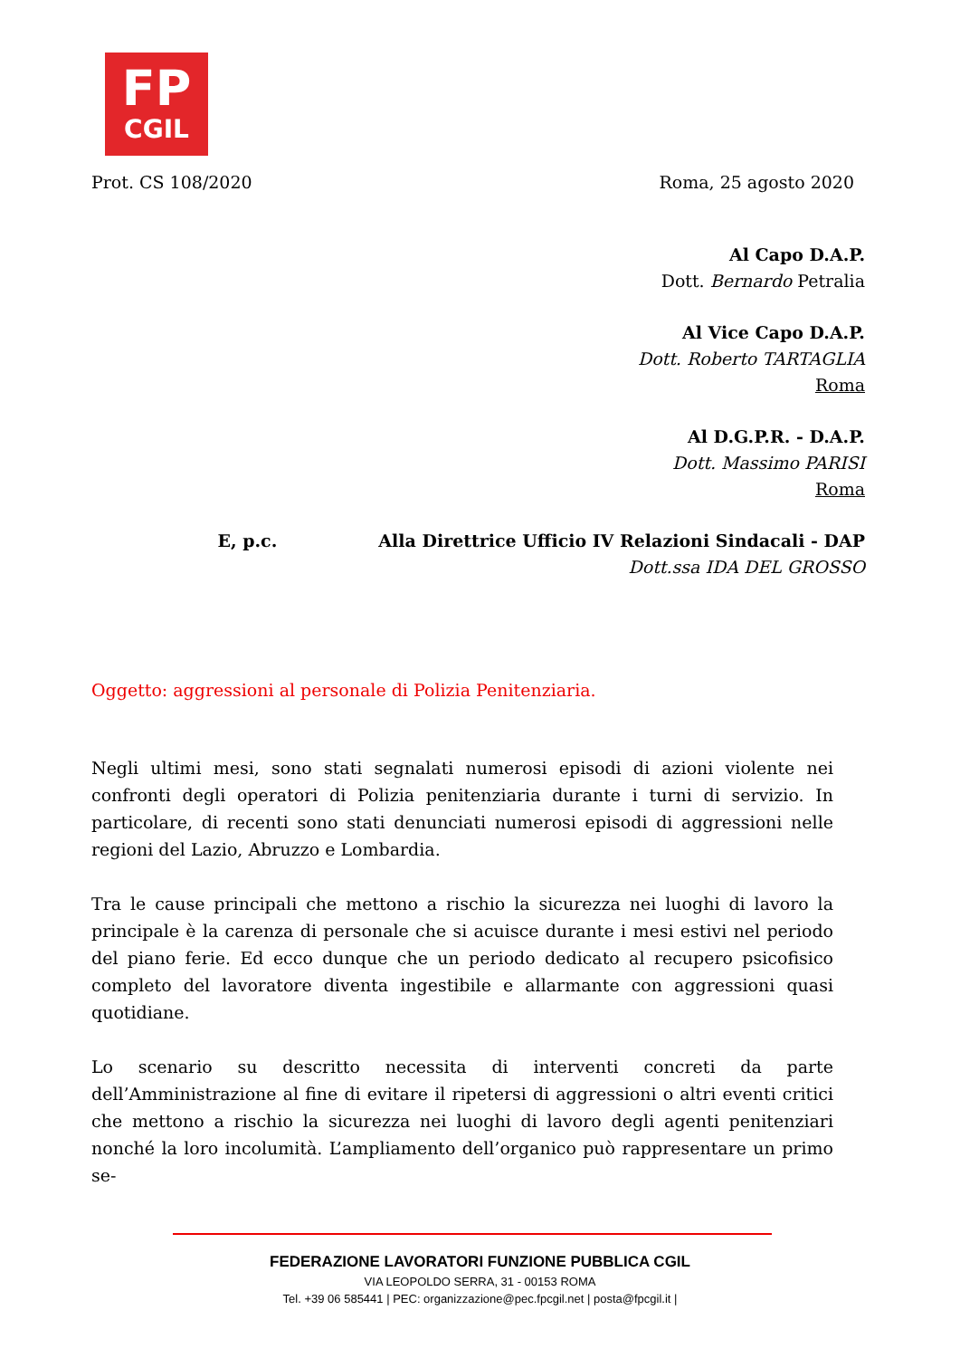FP
CGIL
Prot. CS 108/2020 Roma, 25 agosto 2020
Al Capo D.A.P.
Dott. Bernardo Petralia
Al Vice Capo D.A.P.
Dott. Roberto TARTAGLIA
Roma
Al D.G.P.R. - D.A.P.
Dott. Massimo PARISI
Roma
E, p.c. Alla Direttrice Ufficio IV Relazioni Sindacali - DAP
Dott.ssa IDA DEL GROSSO
Oggetto: aggressioni al personale di Polizia Penitenziaria.
Negli ultimi mesi, sono stati segnalati numerosi episodi di azioni violente nei confronti degli operatori di Polizia penitenziaria durante i turni di servizio. In particolare, di recenti sono stati denunciati numerosi episodi di aggressioni nelle regioni del Lazio, Abruzzo e Lombardia.
Tra le cause principali che mettono a rischio la sicurezza nei luoghi di lavoro la principale è la carenza di personale che si acuisce durante i mesi estivi nel periodo del piano ferie. Ed ecco dunque che un periodo dedicato al recupero psicofisico completo del lavoratore diventa ingestibile e allarmante con aggressioni quasi quotidiane.
Lo scenario su descritto necessita di interventi concreti da parte dell’Amministrazione al fine di evitare il ripetersi di aggressioni o altri eventi critici che mettono a rischio la sicurezza nei luoghi di lavoro degli agenti penitenziari nonché la loro incolumità. L’ampliamento dell’organico può rappresentare un primo se-
FEDERAZIONE LAVORATORI FUNZIONE PUBBLICA CGIL
VIA LEOPOLDO SERRA, 31 - 00153 ROMA
Tel. +39 06 585441 | PEC: organizzazione@pec.fpcgil.net | posta@fpcgil.it |